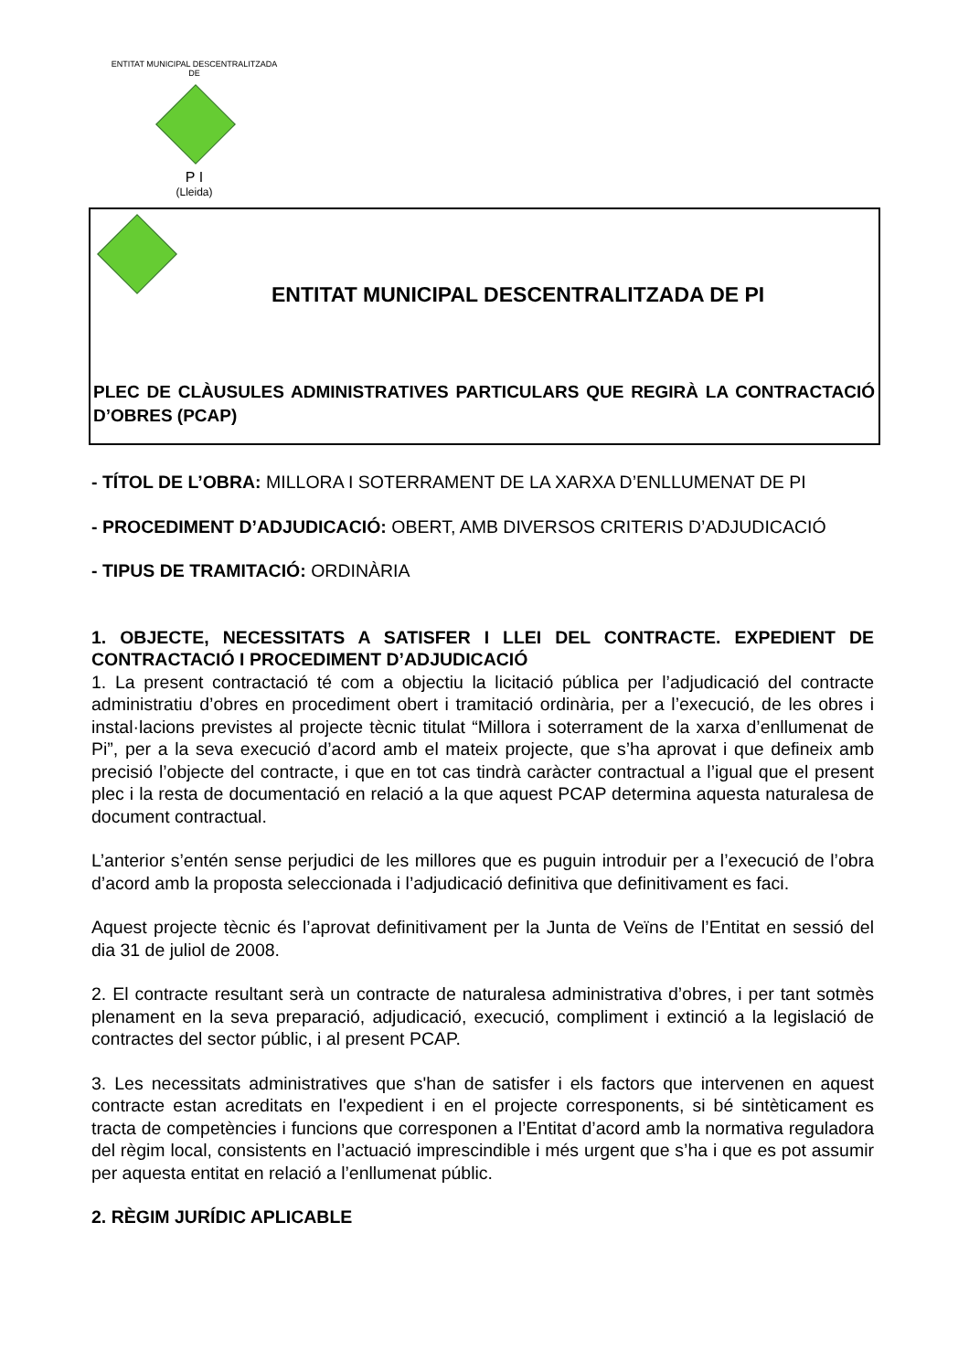ENTITAT MUNICIPAL DESCENTRALITZADA
DE
P I
(Lleida)
ENTITAT MUNICIPAL DESCENTRALITZADA DE PI
PLEC DE CLÀUSULES ADMINISTRATIVES PARTICULARS QUE REGIRÀ LA CONTRACTACIÓ D’OBRES (PCAP)
- TÍTOL DE L’OBRA: MILLORA I SOTERRAMENT DE LA XARXA D’ENLLUMENAT DE PI
- PROCEDIMENT D’ADJUDICACIÓ: OBERT, AMB DIVERSOS CRITERIS D’ADJUDICACIÓ
- TIPUS DE TRAMITACIÓ: ORDINÀRIA
1. OBJECTE, NECESSITATS A SATISFER I LLEI DEL CONTRACTE. EXPEDIENT DE CONTRACTACIÓ I PROCEDIMENT D’ADJUDICACIÓ
1. La present contractació té com a objectiu la licitació pública per l’adjudicació del contracte administratiu d’obres en procediment obert i tramitació ordinària, per a l’execució, de les obres i instal·lacions previstes al projecte tècnic titulat “Millora i soterrament de la xarxa d’enllumenat de Pi”, per a la seva execució d’acord amb el mateix projecte, que s’ha aprovat i que defineix amb precisió l’objecte del contracte, i que en tot cas tindrà caràcter contractual a l’igual que el present plec i la resta de documentació en relació a la que aquest PCAP determina aquesta naturalesa de document contractual.
L’anterior s’entén sense perjudici de les millores que es puguin introduir per a l’execució de l’obra d’acord amb la proposta seleccionada i l’adjudicació definitiva que definitivament es faci.
Aquest projecte tècnic és l’aprovat definitivament per la Junta de Veïns de l’Entitat en sessió del dia 31 de juliol de 2008.
2. El contracte resultant serà un contracte de naturalesa administrativa d’obres, i per tant sotmès plenament en la seva preparació, adjudicació, execució, compliment i extinció a la legislació de contractes del sector públic, i al present PCAP.
3. Les necessitats administratives que s'han de satisfer i els factors que intervenen en aquest contracte estan acreditats en l'expedient i en el projecte corresponents, si bé sintèticament es tracta de competències i funcions que corresponen a l’Entitat d’acord amb la normativa reguladora del règim local, consistents en l’actuació imprescindible i més urgent que s’ha i que es pot assumir per aquesta entitat en relació a l’enllumenat públic.
2. RÈGIM JURÍDIC APLICABLE